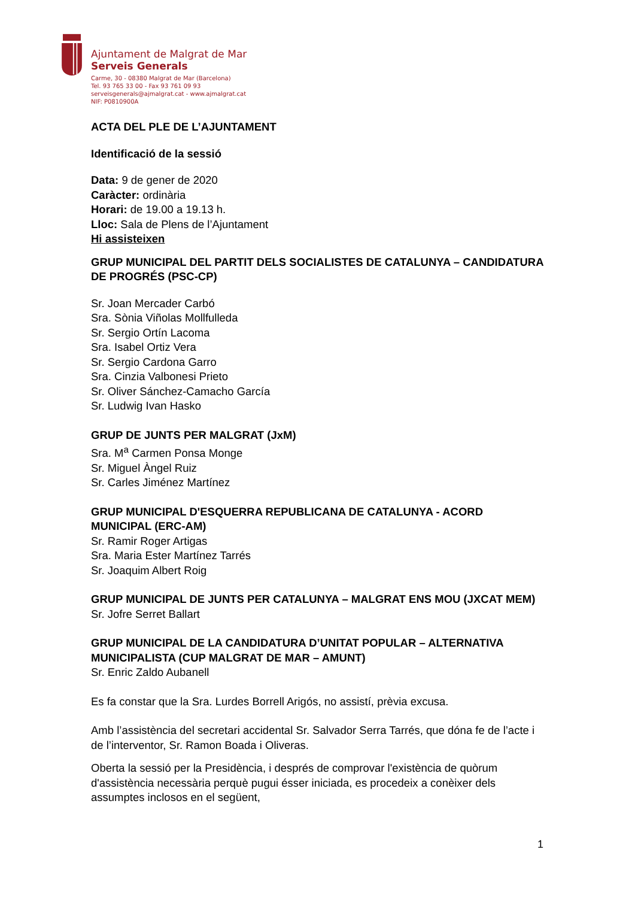Ajuntament de Malgrat de Mar
Serveis Generals
Carme, 30 - 08380 Malgrat de Mar (Barcelona)
Tel. 93 765 33 00 - Fax 93 761 09 93
serveisgenerals@ajmalgrat.cat - www.ajmalgrat.cat
NIF: P0810900A
ACTA DEL PLE DE L’AJUNTAMENT
Identificació de la sessió
Data: 9 de gener de 2020
Caràcter: ordinària
Horari: de 19.00 a 19.13 h.
Lloc: Sala de Plens de l’Ajuntament
Hi assisteixen
GRUP MUNICIPAL DEL PARTIT DELS SOCIALISTES DE CATALUNYA – CANDIDATURA DE PROGRÉS (PSC-CP)
Sr. Joan Mercader Carbó
Sra. Sònia Viñolas Mollfulleda
Sr. Sergio Ortín Lacoma
Sra. Isabel Ortiz Vera
Sr. Sergio Cardona Garro
Sra. Cinzia Valbonesi Prieto
Sr. Oliver Sánchez-Camacho García
Sr. Ludwig Ivan Hasko
GRUP DE JUNTS PER MALGRAT (JxM)
Sra. M<sup>a</sup> Carmen Ponsa Monge
Sr. Miguel Àngel Ruiz
Sr. Carles Jiménez Martínez
GRUP MUNICIPAL D'ESQUERRA REPUBLICANA DE CATALUNYA - ACORD MUNICIPAL (ERC-AM)
Sr. Ramir Roger Artigas
Sra. Maria Ester Martínez Tarrés
Sr. Joaquim Albert Roig
GRUP MUNICIPAL DE JUNTS PER CATALUNYA – MALGRAT ENS MOU (JXCAT MEM)
Sr. Jofre Serret Ballart
GRUP MUNICIPAL DE LA CANDIDATURA D’UNITAT POPULAR – ALTERNATIVA MUNICIPALISTA (CUP MALGRAT DE MAR – AMUNT)
Sr. Enric Zaldo Aubanell
Es fa constar que la Sra. Lurdes Borrell Arigós, no assistí, prèvia excusa.
Amb l’assistència del secretari accidental Sr. Salvador Serra Tarrés, que dóna fe de l’acte i de l’interventor, Sr. Ramon Boada i Oliveras.
Oberta la sessió per la Presidència, i després de comprovar l'existència de quòrum d'assistència necessària perquè pugui ésser iniciada, es procedeix a conèixer dels assumptes inclosos en el següent,
1